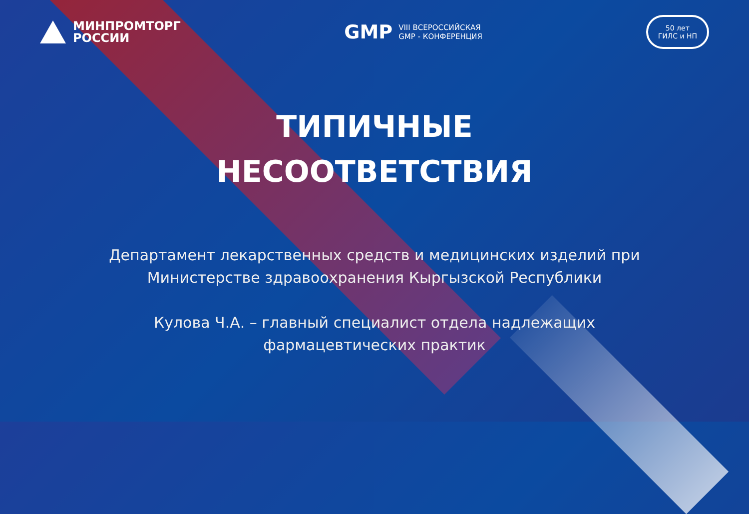МИНПРОМТОРГ
РОССИИ
GMP VIII ВСЕРОССИЙСКАЯ
GMP - КОНФЕРЕНЦИЯ
50 лет
ГИЛС и НП
ТИПИЧНЫЕ
НЕСООТВЕТСТВИЯ
Департамент лекарственных средств и медицинских изделий при
Министерстве здравоохранения Кыргызской Республики
Кулова Ч.А. – главный специалист отдела надлежащих
фармацевтических практик